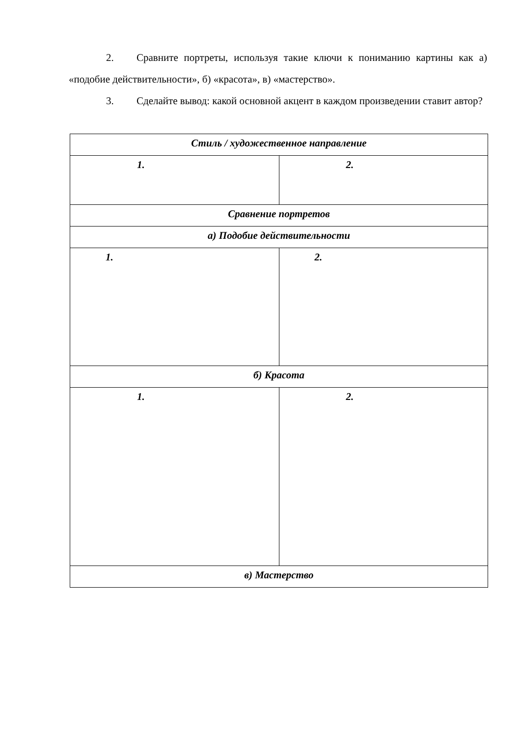2. Сравните портреты, используя такие ключи к пониманию картины как а) «подобие действительности», б) «красота», в) «мастерство».
3. Сделайте вывод: какой основной акцент в каждом произведении ставит автор?
| Стиль / художественное направление | |
| --- | --- |
| 1. | 2. |
| Сравнение портретов | |
| а) Подобие действительности | |
| 1. | 2. |
| б) Красота | |
| 1. | 2. |
| в) Мастерство | |